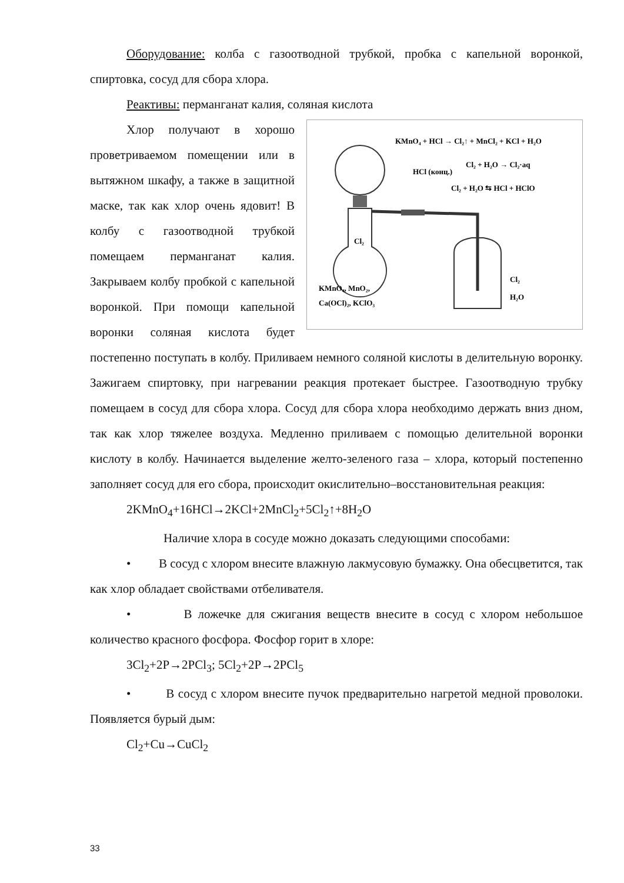Оборудование: колба с газоотводной трубкой, пробка с капельной воронкой, спиртовка, сосуд для сбора хлора.
Реактивы: перманганат калия, соляная кислота
KMnO₄ + HCl → Cl₂↑ + MnCl₂ + KCl + H₂O
Cl₂ + H₂O → Cl₂·aq
HCl (конц.)
Cl₂ + H₂O ⇆ HCl + HClO
Cl₂
KMnO₄, MnO₂,
Ca(OCl)₂, KClO₃
Cl₂
H₂O
Хлор получают в хорошо проветриваемом помещении или в вытяжном шкафу, а также в защитной маске, так как хлор очень ядовит! В колбу с газоотводной трубкой помещаем перманганат калия. Закрываем колбу пробкой с капельной воронкой. При помощи капельной воронки соляная кислота будет постепенно поступать в колбу. Приливаем немного соляной кислоты в делительную воронку. Зажигаем спиртовку, при нагревании реакция протекает быстрее. Газоотводную трубку помещаем в сосуд для сбора хлора. Сосуд для сбора хлора необходимо держать вниз дном, так как хлор тяжелее воздуха. Медленно приливаем с помощью делительной воронки кислоту в колбу. Начинается выделение желто-зеленого газа – хлора, который постепенно заполняет сосуд для его сбора, происходит окислительно–восстановительная реакция:
2KMnO<sub>4</sub>+16HCl→2KCl+2MnCl<sub>2</sub>+5Cl<sub>2</sub>↑+8H<sub>2</sub>O
Наличие хлора в сосуде можно доказать следующими способами:
• В сосуд с хлором внесите влажную лакмусовую бумажку. Она обесцветится, так как хлор обладает свойствами отбеливателя.
• В ложечке для сжигания веществ внесите в сосуд с хлором небольшое количество красного фосфора. Фосфор горит в хлоре:
3Cl<sub>2</sub>+2P→2PCl<sub>3</sub>; 5Cl<sub>2</sub>+2P→2PCl<sub>5</sub>
• В сосуд с хлором внесите пучок предварительно нагретой медной проволоки. Появляется бурый дым:
Cl<sub>2</sub>+Cu→CuCl<sub>2</sub>
33